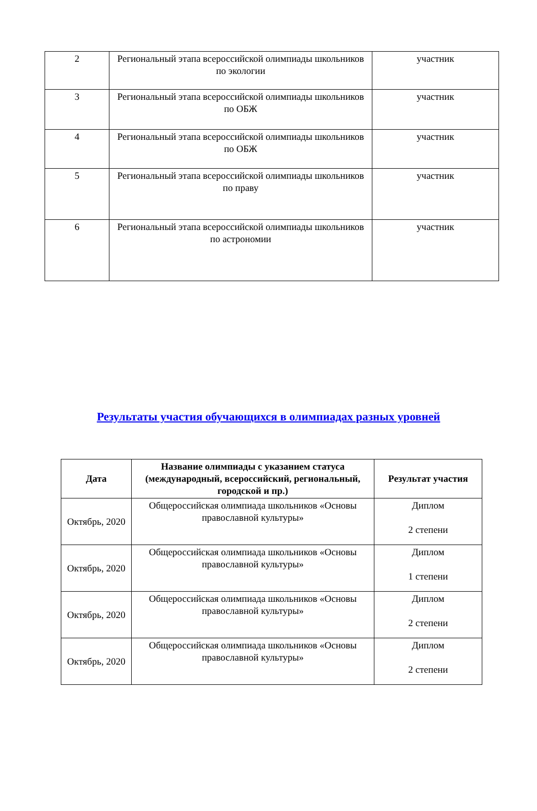| 2 | Региональный этапа всероссийской олимпиады школьников по экологии | участник |
| 3 | Региональный этапа всероссийской олимпиады школьников по ОБЖ | участник |
| 4 | Региональный этапа всероссийской олимпиады школьников по ОБЖ | участник |
| 5 | Региональный этапа всероссийской олимпиады школьников по праву | участник |
| 6 | Региональный этапа всероссийской олимпиады школьников по астрономии | участник |
Результаты участия обучающихся в олимпиадах разных уровней
| Дата | Название олимпиады с указанием статуса (международный, всероссийский, региональный, городской и пр.) | Результат участия |
| --- | --- | --- |
| Октябрь, 2020 | Общероссийская олимпиада школьников «Основы православной культуры» | Диплом 2 степени |
| Октябрь, 2020 | Общероссийская олимпиада школьников «Основы православной культуры» | Диплом 1 степени |
| Октябрь, 2020 | Общероссийская олимпиада школьников «Основы православной культуры» | Диплом 2 степени |
| Октябрь, 2020 | Общероссийская олимпиада школьников «Основы православной культуры» | Диплом 2 степени |